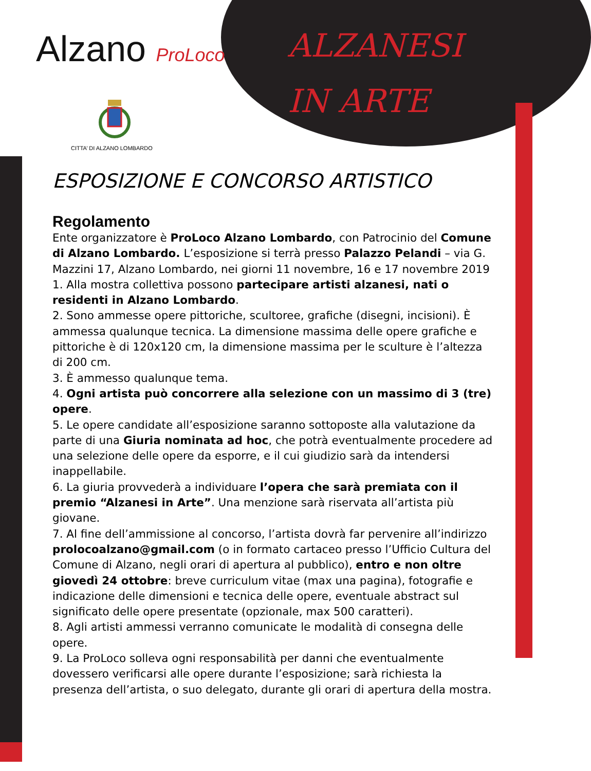Alzano ProLoco
CITTA’ DI ALZANO LOMBARDO
ALZANESI
IN ARTE
ESPOSIZIONE E CONCORSO ARTISTICO
Regolamento
Ente organizzatore è ProLoco Alzano Lombardo, con Patrocinio del Comune di Alzano Lombardo. L’esposizione si terrà presso Palazzo Pelandi – via G. Mazzini 17, Alzano Lombardo, nei giorni 11 novembre, 16 e 17 novembre 2019
1. Alla mostra collettiva possono partecipare artisti alzanesi, nati o residenti in Alzano Lombardo.
2. Sono ammesse opere pittoriche, scultoree, grafiche (disegni, incisioni). È ammessa qualunque tecnica. La dimensione massima delle opere grafiche e pittoriche è di 120x120 cm, la dimensione massima per le sculture è l’altezza di 200 cm.
3. È ammesso qualunque tema.
4. Ogni artista può concorrere alla selezione con un massimo di 3 (tre) opere.
5. Le opere candidate all’esposizione saranno sottoposte alla valutazione da parte di una Giuria nominata ad hoc, che potrà eventualmente procedere ad una selezione delle opere da esporre, e il cui giudizio sarà da intendersi inappellabile.
6. La giuria provvederà a individuare l’opera che sarà premiata con il premio “Alzanesi in Arte”. Una menzione sarà riservata all’artista più giovane.
7. Al fine dell’ammissione al concorso, l’artista dovrà far pervenire all’indirizzo prolocoalzano@gmail.com (o in formato cartaceo presso l’Ufficio Cultura del Comune di Alzano, negli orari di apertura al pubblico), entro e non oltre giovedì 24 ottobre: breve curriculum vitae (max una pagina), fotografie e indicazione delle dimensioni e tecnica delle opere, eventuale abstract sul significato delle opere presentate (opzionale, max 500 caratteri).
8. Agli artisti ammessi verranno comunicate le modalità di consegna delle opere.
9. La ProLoco solleva ogni responsabilità per danni che eventualmente dovessero verificarsi alle opere durante l’esposizione; sarà richiesta la presenza dell’artista, o suo delegato, durante gli orari di apertura della mostra.